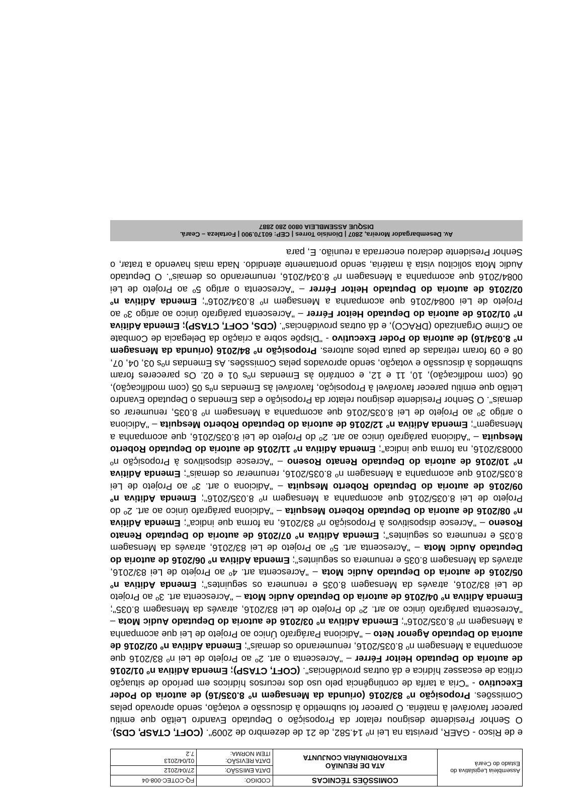| Assembleia Legislativa do Estado do Ceará | COMISSÕES TÉCNICAS | CODIGO: | FQ-COTEC-008-04 |
| | ATA DE REUNIÃO EXTRAORDINÁRIA CONJUNTA | DATA EMISSÃO: | 27/04/2012 |
| | | DATA REVISÃO: ITEM NORMA: | 01/04/2013 7.2 |
e de Risco - GAER, prevista na Lei nº 14.582, de 21 de dezembro de 2009". (COFT, CTASP, CDS). O Senhor Presidente designou relator da Proposição o Deputado Evandro Leitão que emitiu parecer favorável à matéria. O parecer foi submetido à discussão e votação, sendo aprovado pelas Comissões. Proposição nº 83/2016 (oriunda da Mensagem nº 8.035/16) de autoria do Poder Executivo - "Cria a tarifa de contingência pelo uso dos recursos hídricos em período de situação crítica de escassez hídrica e dá outras providências". (COFT, CTASP); Emenda Aditiva nº 01/2016 de autoria do Deputado Heitor Férrer – "Acrescenta o art. 2º ao Projeto de Lei nº 83/2016 que acompanha a Mensagem nº 8.035/2016, renumerando os demais"; Emenda Aditiva nº 02/2016 de autoria do Deputado Agenor Neto – "Adiciona Parágrafo Único ao Projeto de Lei que acompanha a Mensagem nº 8.035/2016"; Emenda Aditiva nº 03/2016 de autoria do Deputado Audic Mota – "Acrescenta parágrafo único ao art. 2º do Projeto de Lei 83/2016, através da Mensagem 8.035"; Emenda Aditiva nº 04/2016 de autoria do Deputado Audic Mota – "Acrescenta art. 3º ao Projeto de Lei 83/2016, através da Mensagem 8.035 e renumera os seguintes"; Emenda Aditiva nº 05/2016 de autoria do Deputado Audic Mota – "Acrescenta art. 4º ao Projeto de Lei 83/2016, através da Mensagem 8.035 e renumera os seguintes"; Emenda Aditiva nº 06/2016 de autoria do Deputado Audic Mota – "Acrescenta art. 5º ao Projeto de Lei 83/2016, através da Mensagem 8.035 e renumera os seguintes"; Emenda Aditiva nº 07/2016 de autoria do Deputado Renato Roseno – "Acresce dispositivos à Proposição nº 83/2016, na forma que indica"; Emenda Aditiva nº 08/2016 de autoria do Deputado Roberto Mesquita – "Adiciona parágrafo único ao art. 2º do Projeto de Lei 8.035/2016 que acompanha a Mensagem nº 8.035/2016"; Emenda Aditiva nº 09/2016 de autoria do Deputado Roberto Mesquita – "Adiciona o art. 3º ao Projeto de Lei 8.035/2016 que acompanha a Mensagem nº 8.035/2016, renumerar os demais"; Emenda Aditiva nº 10/2016 de autoria do Deputado Renato Roseno – "Acresce dispositivos à Proposição nº 00083/2016, na forma que indica"; Emenda Aditiva nº 11/2016 de autoria do Deputado Roberto Mesquita – "Adiciona parágrafo único ao art. 2º do Projeto de Lei 8.035/2016, que acompanha a Mensagem"; Emenda Aditiva nº 12/2016 de autoria do Deputado Roberto Mesquita – "Adiciona o artigo 3º ao Projeto de Lei 8.035/2016 que acompanha a Mensagem nº 8.035, renumerar os demais". O Senhor Presidente designou relator da Proposição e das Emendas o Deputado Evandro Leitão que emitiu parecer favorável à Proposição, favorável às Emendas nºs 05 (com modificação), 06 (com modificação), 10, 11 e 12, e contrário às Emendas nºs 01 e 02. Os pareceres foram submetidos à discussão e votação, sendo aprovados pelas Comissões. As Emendas nºs 03, 04, 07, 08 e 09 foram retiradas de pauta pelos autores. Proposição nº 84/2016 (oriunda da Mensagem nº 8.034/16) de autoria do Poder Executivo - "Dispõe sobre a criação da Delegacia de Combate ao Crime Organizado (DRACO), e dá outras providências". (CDS, COFT, CTASP); Emenda Aditiva nº 01/2016 de autoria do Deputado Heitor Férrer – "Acrescenta parágrafo único ao artigo 3º ao Projeto de Lei 0084/2016 que acompanha a Mensagem nº 8.034/2016"; Emenda Aditiva nº 02/2016 de autoria do Deputado Heitor Férrer – "Acrescenta o artigo 5º ao Projeto de Lei 0084/2016 que acompanha a Mensagem nº 8.034/2016, renumerando os demais". O Deputado Audic Mota solicitou vista à matéria, sendo prontamente atendido. Nada mais havendo a tratar, o Senhor Presidente declarou encerrada a reunião. E, para
Av. Desembargador Moreira, 2807 | Dionísio Torres | CEP: 60170.900 | Fortaleza – Ceará.
DISQUE ASSEMBLEIA 0800 280 2887